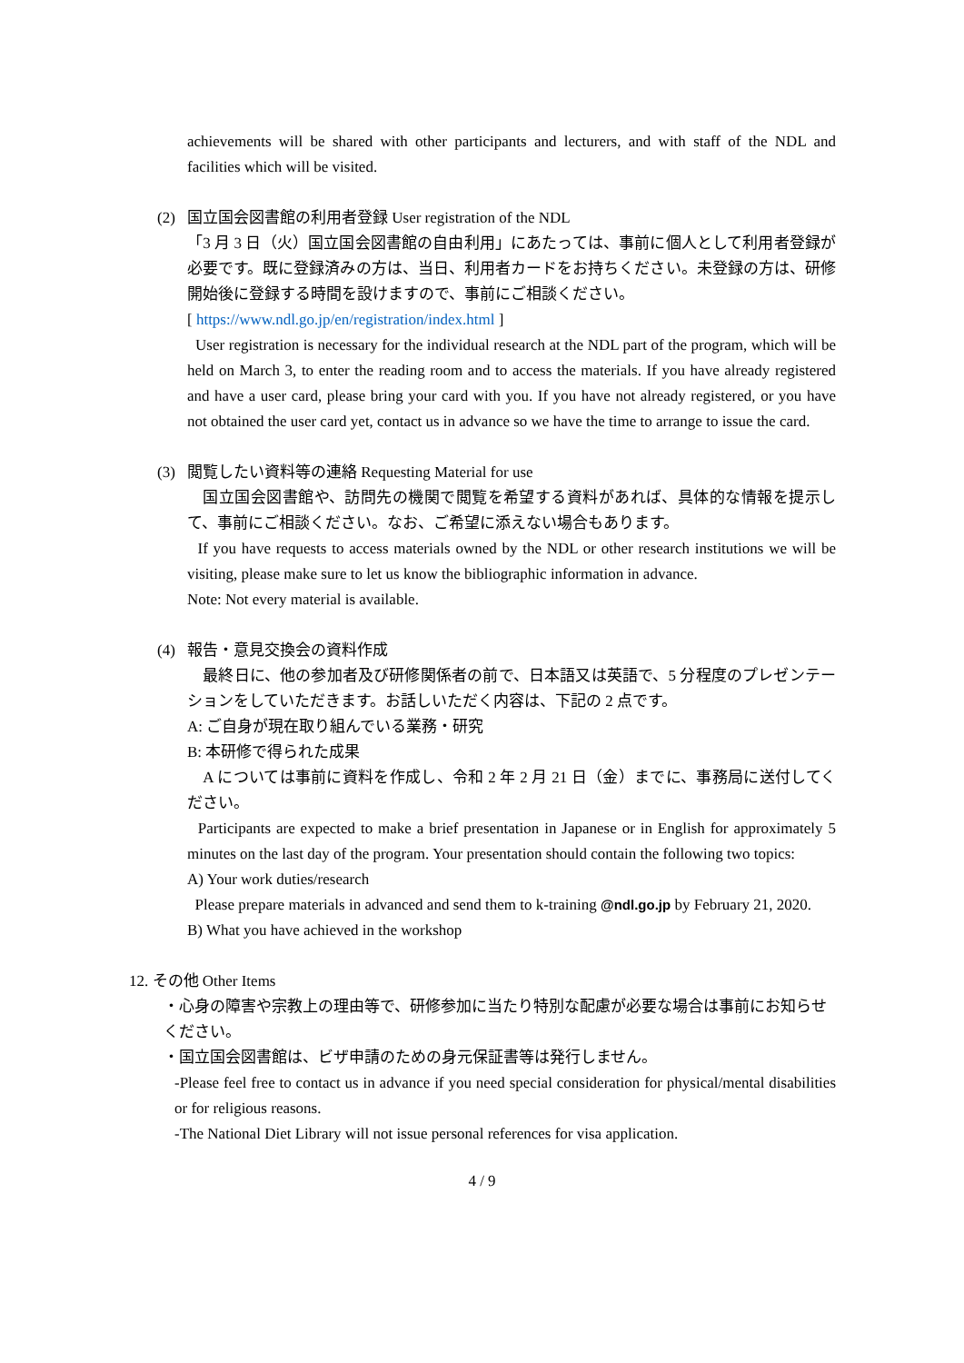achievements will be shared with other participants and lecturers, and with staff of the NDL and facilities which will be visited.
(2) 国立国会図書館の利用者登録 User registration of the NDL
「3 月 3 日（火）国立国会図書館の自由利用」にあたっては、事前に個人として利用者登録が必要です。既に登録済みの方は、当日、利用者カードをお持ちください。未登録の方は、研修開始後に登録する時間を設けますので、事前にご相談ください。
[ https://www.ndl.go.jp/en/registration/index.html ]
User registration is necessary for the individual research at the NDL part of the program, which will be held on March 3, to enter the reading room and to access the materials. If you have already registered and have a user card, please bring your card with you. If you have not already registered, or you have not obtained the user card yet, contact us in advance so we have the time to arrange to issue the card.
(3) 閲覧したい資料等の連絡 Requesting Material for use
　国立国会図書館や、訪問先の機関で閲覧を希望する資料があれば、具体的な情報を提示して、事前にご相談ください。なお、ご希望に添えない場合もあります。
If you have requests to access materials owned by the NDL or other research institutions we will be visiting, please make sure to let us know the bibliographic information in advance.
Note: Not every material is available.
(4) 報告・意見交換会の資料作成
　最終日に、他の参加者及び研修関係者の前で、日本語又は英語で、5 分程度のプレゼンテーションをしていただきます。お話しいただく内容は、下記の 2 点です。
A: ご自身が現在取り組んでいる業務・研究
B: 本研修で得られた成果
　A については事前に資料を作成し、令和 2 年 2 月 21 日（金）までに、事務局に送付してください。
Participants are expected to make a brief presentation in Japanese or in English for approximately 5 minutes on the last day of the program. Your presentation should contain the following two topics:
A) Your work duties/research
Please prepare materials in advanced and send them to k-training @ndl.go.jp by February 21, 2020.
B) What you have achieved in the workshop
12. その他 Other Items
・心身の障害や宗教上の理由等で、研修参加に当たり特別な配慮が必要な場合は事前にお知らせください。
・国立国会図書館は、ビザ申請のための身元保証書等は発行しません。
-Please feel free to contact us in advance if you need special consideration for physical/mental disabilities or for religious reasons.
-The National Diet Library will not issue personal references for visa application.
4 / 9